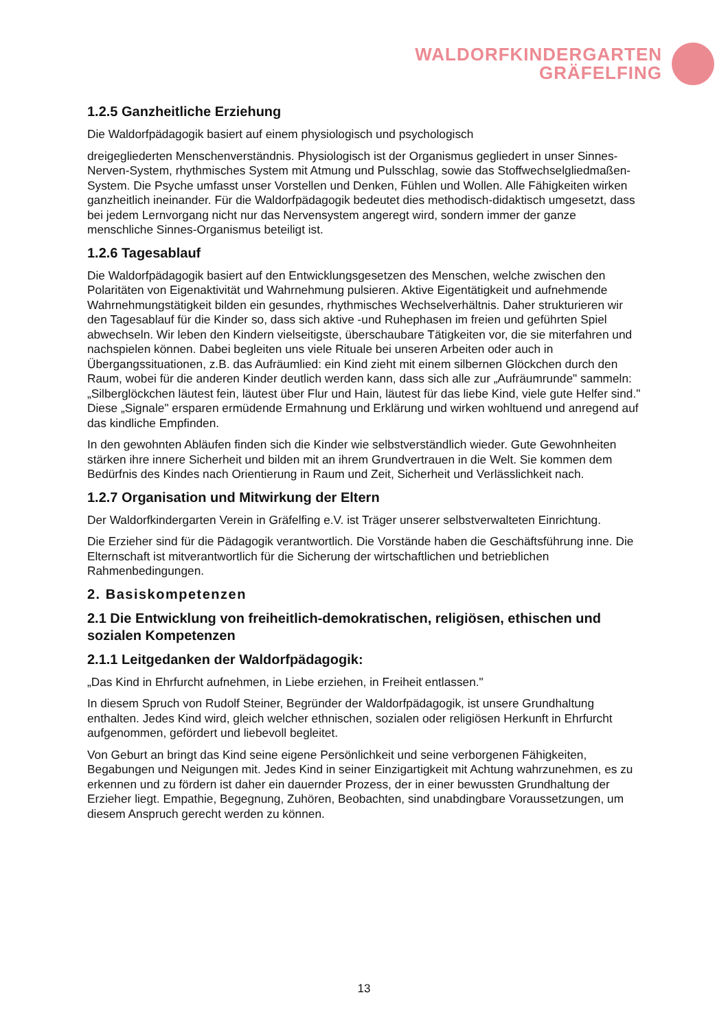WALDORFKINDERGARTEN
GRÄFELFING
1.2.5 Ganzheitliche Erziehung
Die Waldorfpädagogik basiert auf einem physiologisch und psychologisch
dreigegliederten Menschenverständnis. Physiologisch ist der Organismus gegliedert in unser Sinnes-Nerven-System, rhythmisches System mit Atmung und Pulsschlag, sowie das Stoffwechselgliedmaßen-System. Die Psyche umfasst unser Vorstellen und Denken, Fühlen und Wollen. Alle Fähigkeiten wirken ganzheitlich ineinander. Für die Waldorfpädagogik bedeutet dies methodisch-didaktisch umgesetzt, dass bei jedem Lernvorgang nicht nur das Nervensystem angeregt wird, sondern immer der ganze menschliche Sinnes-Organismus beteiligt ist.
1.2.6 Tagesablauf
Die Waldorfpädagogik basiert auf den Entwicklungsgesetzen des Menschen, welche zwischen den Polaritäten von Eigenaktivität und Wahrnehmung pulsieren. Aktive Eigentätigkeit und aufnehmende Wahrnehmungstätigkeit bilden ein gesundes, rhythmisches Wechselverhältnis. Daher strukturieren wir den Tagesablauf für die Kinder so, dass sich aktive -und Ruhephasen im freien und geführten Spiel abwechseln. Wir leben den Kindern vielseitigste, überschaubare Tätigkeiten vor, die sie miterfahren und nachspielen können. Dabei begleiten uns viele Rituale bei unseren Arbeiten oder auch in Übergangssituationen, z.B. das Aufräumlied: ein Kind zieht mit einem silbernen Glöckchen durch den Raum, wobei für die anderen Kinder deutlich werden kann, dass sich alle zur „Aufräumrunde" sammeln: „Silberglöckchen läutest fein, läutest über Flur und Hain, läutest für das liebe Kind, viele gute Helfer sind." Diese „Signale" ersparen ermüdende Ermahnung und Erklärung und wirken wohltuend und anregend auf das kindliche Empfinden.
In den gewohnten Abläufen finden sich die Kinder wie selbstverständlich wieder. Gute Gewohnheiten stärken ihre innere Sicherheit und bilden mit an ihrem Grundvertrauen in die Welt. Sie kommen dem Bedürfnis des Kindes nach Orientierung in Raum und Zeit, Sicherheit und Verlässlichkeit nach.
1.2.7 Organisation und Mitwirkung der Eltern
Der Waldorfkindergarten Verein in Gräfelfing e.V. ist Träger unserer selbstverwalteten Einrichtung.
Die Erzieher sind für die Pädagogik verantwortlich. Die Vorstände haben die Geschäftsführung inne. Die Elternschaft ist mitverantwortlich für die Sicherung der wirtschaftlichen und betrieblichen Rahmenbedingungen.
2. Basiskompetenzen
2.1 Die Entwicklung von freiheitlich-demokratischen, religiösen, ethischen und sozialen Kompetenzen
2.1.1 Leitgedanken der Waldorfpädagogik:
„Das Kind in Ehrfurcht aufnehmen, in Liebe erziehen, in Freiheit entlassen."
In diesem Spruch von Rudolf Steiner, Begründer der Waldorfpädagogik, ist unsere Grundhaltung enthalten. Jedes Kind wird, gleich welcher ethnischen, sozialen oder religiösen Herkunft in Ehrfurcht aufgenommen, gefördert und liebevoll begleitet.
Von Geburt an bringt das Kind seine eigene Persönlichkeit und seine verborgenen Fähigkeiten, Begabungen und Neigungen mit. Jedes Kind in seiner Einzigartigkeit mit Achtung wahrzunehmen, es zu erkennen und zu fördern ist daher ein dauernder Prozess, der in einer bewussten Grundhaltung der Erzieher liegt. Empathie, Begegnung, Zuhören, Beobachten, sind unabdingbare Voraussetzungen, um diesem Anspruch gerecht werden zu können.
13